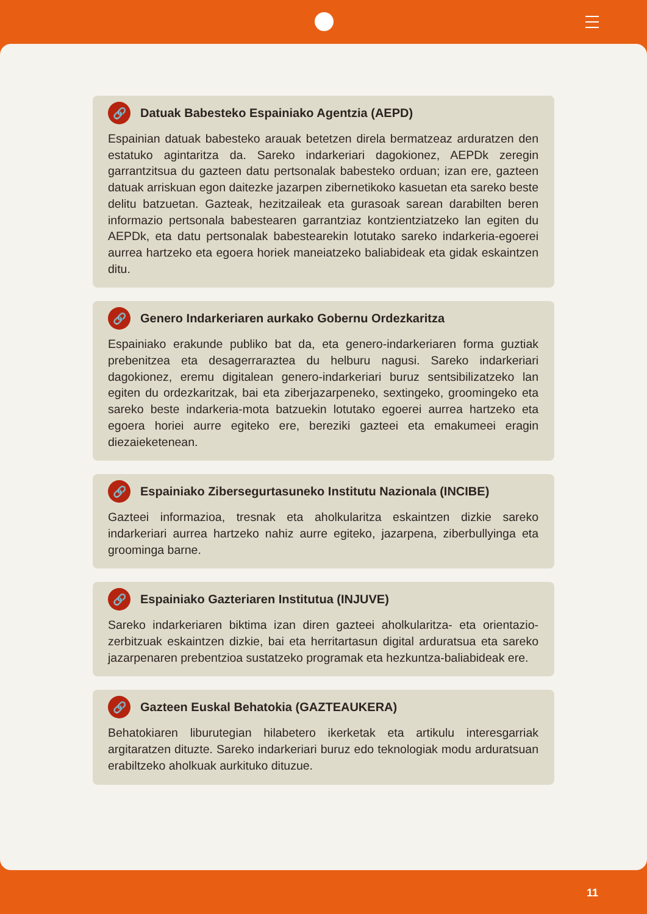🔗 Datuak Babesteko Espainiako Agentzia (AEPD)
Espainian datuak babesteko arauak betetzen direla bermatzeaz arduratzen den estatuko agintaritza da. Sareko indarkeriari dagokionez, AEPDk zeregin garrantzitsua du gazteen datu pertsonalak babesteko orduan; izan ere, gazteen datuak arriskuan egon daitezke jazarpen zibernetikoko kasuetan eta sareko beste delitu batzuetan. Gazteak, hezitzaileak eta gurasoak sarean darabilten beren informazio pertsonala babestearen garrantziaz kontzientziatzeko lan egiten du AEPDk, eta datu pertsonalak babestearekin lotutako sareko indarkeria-egoerei aurrea hartzeko eta egoera horiek maneiatzeko baliabideak eta gidak eskaintzen ditu.
🔗 Genero Indarkeriaren aurkako Gobernu Ordezkaritza
Espainiako erakunde publiko bat da, eta genero-indarkeriaren forma guztiak prebenitzea eta desagerraraztea du helburu nagusi. Sareko indarkeriari dagokionez, eremu digitalean genero-indarkeriari buruz sentsibilizatzeko lan egiten du ordezkaritzak, bai eta ziberjazarpeneko, sextingeko, groomingeko eta sareko beste indarkeria-mota batzuekin lotutako egoerei aurrea hartzeko eta egoera horiei aurre egiteko ere, bereziki gazteei eta emakumeei eragin diezaieketenean.
🔗 Espainiako Zibersegurtasuneko Institutu Nazionala (INCIBE)
Gazteei informazioa, tresnak eta aholkularitza eskaintzen dizkie sareko indarkeriari aurrea hartzeko nahiz aurre egiteko, jazarpena, ziberbullyinga eta groominga barne.
🔗 Espainiako Gazteriaren Institutua (INJUVE)
Sareko indarkeriaren biktima izan diren gazteei aholkularitza- eta orientazio-zerbitzuak eskaintzen dizkie, bai eta herritartasun digital arduratsua eta sareko jazarpenaren prebentzioa sustatzeko programak eta hezkuntza-baliabideak ere.
🔗 Gazteen Euskal Behatokia (GAZTEAUKERA)
Behatokiaren liburutegian hilabetero ikerketak eta artikulu interesgarriak argitaratzen dituzte. Sareko indarkeriari buruz edo teknologiak modu arduratsuan erabiltzeko aholkuak aurkituko dituzue.
11